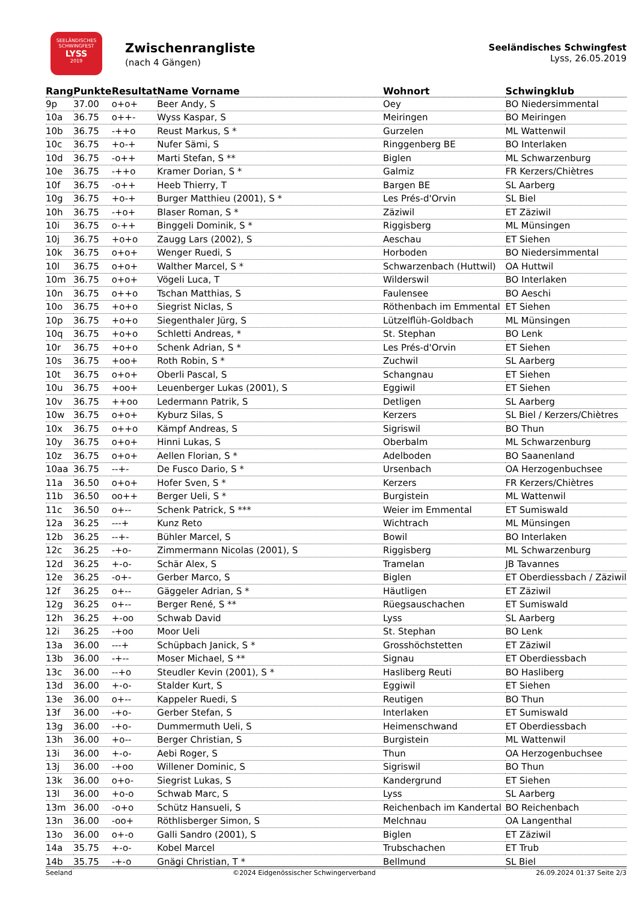SEELÄNDISCHES SCHWINGFEST
LYSS
2019
Zwischenrangliste
(nach 4 Gängen)
Seeländisches Schwingfest
Lyss, 26.05.2019
| Rang | Punkte | Resultat | Name Vorname | Wohnort | Schwingklub |
| --- | --- | --- | --- | --- | --- |
| 9p | 37.00 | o+o+ | Beer Andy, S | Oey | BO Niedersimmental |
| 10a | 36.75 | o++- | Wyss Kaspar, S | Meiringen | BO Meiringen |
| 10b | 36.75 | -++o | Reust Markus, S * | Gurzelen | ML Wattenwil |
| 10c | 36.75 | +o-+ | Nufer Sämi, S | Ringgenberg BE | BO Interlaken |
| 10d | 36.75 | -o++ | Marti Stefan, S ** | Biglen | ML Schwarzenburg |
| 10e | 36.75 | -++o | Kramer Dorian, S * | Galmiz | FR Kerzers/Chiètres |
| 10f | 36.75 | -o++ | Heeb Thierry, T | Bargen BE | SL Aarberg |
| 10g | 36.75 | +o-+ | Burger Matthieu (2001), S * | Les Prés-d'Orvin | SL Biel |
| 10h | 36.75 | -+o+ | Blaser Roman, S * | Zäziwil | ET Zäziwil |
| 10i | 36.75 | o-++ | Binggeli Dominik, S * | Riggisberg | ML Münsingen |
| 10j | 36.75 | +o+o | Zaugg Lars (2002), S | Aeschau | ET Siehen |
| 10k | 36.75 | o+o+ | Wenger Ruedi, S | Horboden | BO Niedersimmental |
| 10l | 36.75 | o+o+ | Walther Marcel, S * | Schwarzenbach (Huttwil) | OA Huttwil |
| 10m | 36.75 | o+o+ | Vögeli Luca, T | Wilderswil | BO Interlaken |
| 10n | 36.75 | o++o | Tschan Matthias, S | Faulensee | BO Aeschi |
| 10o | 36.75 | +o+o | Siegrist Niclas, S | Röthenbach im Emmental | ET Siehen |
| 10p | 36.75 | +o+o | Siegenthaler Jürg, S | Lützelflüh-Goldbach | ML Münsingen |
| 10q | 36.75 | +o+o | Schletti Andreas, * | St. Stephan | BO Lenk |
| 10r | 36.75 | +o+o | Schenk Adrian, S * | Les Prés-d'Orvin | ET Siehen |
| 10s | 36.75 | +oo+ | Roth Robin, S * | Zuchwil | SL Aarberg |
| 10t | 36.75 | o+o+ | Oberli Pascal, S | Schangnau | ET Siehen |
| 10u | 36.75 | +oo+ | Leuenberger Lukas (2001), S | Eggiwil | ET Siehen |
| 10v | 36.75 | ++oo | Ledermann Patrik, S | Detligen | SL Aarberg |
| 10w | 36.75 | o+o+ | Kyburz Silas, S | Kerzers | SL Biel / Kerzers/Chiètres |
| 10x | 36.75 | o++o | Kämpf Andreas, S | Sigriswil | BO Thun |
| 10y | 36.75 | o+o+ | Hinni Lukas, S | Oberbalm | ML Schwarzenburg |
| 10z | 36.75 | o+o+ | Aellen Florian, S * | Adelboden | BO Saanenland |
| 10aa | 36.75 | --+- | De Fusco Dario, S * | Ursenbach | OA Herzogenbuchsee |
| 11a | 36.50 | o+o+ | Hofer Sven, S * | Kerzers | FR Kerzers/Chiètres |
| 11b | 36.50 | oo++ | Berger Ueli, S * | Burgistein | ML Wattenwil |
| 11c | 36.50 | o+-- | Schenk Patrick, S *** | Weier im Emmental | ET Sumiswald |
| 12a | 36.25 | ---+ | Kunz Reto | Wichtrach | ML Münsingen |
| 12b | 36.25 | --+- | Bühler Marcel, S | Bowil | BO Interlaken |
| 12c | 36.25 | -+o- | Zimmermann Nicolas (2001), S | Riggisberg | ML Schwarzenburg |
| 12d | 36.25 | +-o- | Schär Alex, S | Tramelan | JB Tavannes |
| 12e | 36.25 | -o+- | Gerber Marco, S | Biglen | ET Oberdiessbach / Zäziwil |
| 12f | 36.25 | o+-- | Gäggeler Adrian, S * | Häutligen | ET Zäziwil |
| 12g | 36.25 | o+-- | Berger René, S ** | Rüegsauschachen | ET Sumiswald |
| 12h | 36.25 | +-oo | Schwab David | Lyss | SL Aarberg |
| 12i | 36.25 | -+oo | Moor Ueli | St. Stephan | BO Lenk |
| 13a | 36.00 | ---+ | Schüpbach Janick, S * | Grosshöchstetten | ET Zäziwil |
| 13b | 36.00 | -+-- | Moser Michael, S ** | Signau | ET Oberdiessbach |
| 13c | 36.00 | --+o | Steudler Kevin (2001), S * | Hasliberg Reuti | BO Hasliberg |
| 13d | 36.00 | +-o- | Stalder Kurt, S | Eggiwil | ET Siehen |
| 13e | 36.00 | o+-- | Kappeler Ruedi, S | Reutigen | BO Thun |
| 13f | 36.00 | -+o- | Gerber Stefan, S | Interlaken | ET Sumiswald |
| 13g | 36.00 | -+o- | Dummermuth Ueli, S | Heimenschwand | ET Oberdiessbach |
| 13h | 36.00 | +o-- | Berger Christian, S | Burgistein | ML Wattenwil |
| 13i | 36.00 | +-o- | Aebi Roger, S | Thun | OA Herzogenbuchsee |
| 13j | 36.00 | -+oo | Willener Dominic, S | Sigriswil | BO Thun |
| 13k | 36.00 | o+o- | Siegrist Lukas, S | Kandergrund | ET Siehen |
| 13l | 36.00 | +o-o | Schwab Marc, S | Lyss | SL Aarberg |
| 13m | 36.00 | -o+o | Schütz Hansueli, S | Reichenbach im Kandertal | BO Reichenbach |
| 13n | 36.00 | -oo+ | Röthlisberger Simon, S | Melchnau | OA Langenthal |
| 13o | 36.00 | o+-o | Galli Sandro (2001), S | Biglen | ET Zäziwil |
| 14a | 35.75 | +-o- | Kobel Marcel | Trubschachen | ET Trub |
| 14b | 35.75 | -+-o | Gnägi Christian, T * | Bellmund | SL Biel |
Seeland ©2024 Eidgenössischer Schwingerverband 26.09.2024 01:37 Seite 2/3